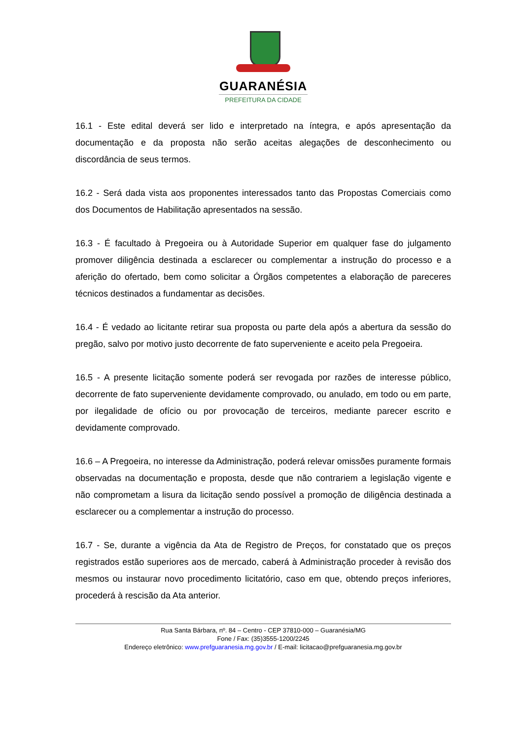GUARANÉSIA
PREFEITURA DA CIDADE
16.1 - Este edital deverá ser lido e interpretado na íntegra, e após apresentação da documentação e da proposta não serão aceitas alegações de desconhecimento ou discordância de seus termos.
16.2 - Será dada vista aos proponentes interessados tanto das Propostas Comerciais como dos Documentos de Habilitação apresentados na sessão.
16.3 - É facultado à Pregoeira ou à Autoridade Superior em qualquer fase do julgamento promover diligência destinada a esclarecer ou complementar a instrução do processo e a aferição do ofertado, bem como solicitar a Órgãos competentes a elaboração de pareceres técnicos destinados a fundamentar as decisões.
16.4 - É vedado ao licitante retirar sua proposta ou parte dela após a abertura da sessão do pregão, salvo por motivo justo decorrente de fato superveniente e aceito pela Pregoeira.
16.5 - A presente licitação somente poderá ser revogada por razões de interesse público, decorrente de fato superveniente devidamente comprovado, ou anulado, em todo ou em parte, por ilegalidade de ofício ou por provocação de terceiros, mediante parecer escrito e devidamente comprovado.
16.6 – A Pregoeira, no interesse da Administração, poderá relevar omissões puramente formais observadas na documentação e proposta, desde que não contrariem a legislação vigente e não comprometam a lisura da licitação sendo possível a promoção de diligência destinada a esclarecer ou a complementar a instrução do processo.
16.7 - Se, durante a vigência da Ata de Registro de Preços, for constatado que os preços registrados estão superiores aos de mercado, caberá à Administração proceder à revisão dos mesmos ou instaurar novo procedimento licitatório, caso em que, obtendo preços inferiores, procederá à rescisão da Ata anterior.
Rua Santa Bárbara, nº. 84 – Centro - CEP 37810-000 – Guaranésia/MG
Fone / Fax: (35)3555-1200/2245
Endereço eletrônico: www.prefguaranesia.mg.gov.br / E-mail: licitacao@prefguaranesia.mg.gov.br